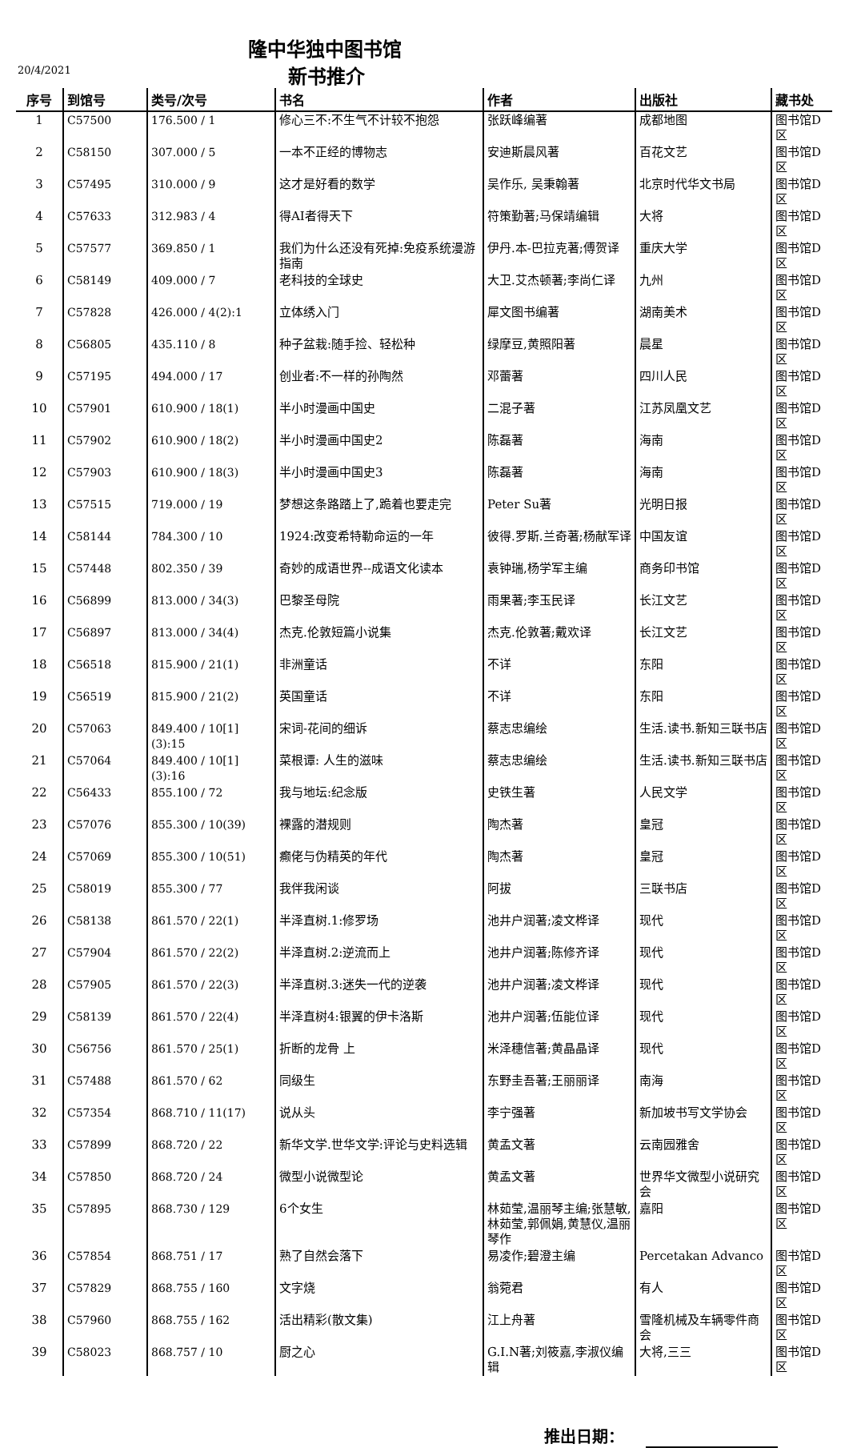隆中华独中图书馆
20/4/2021 新书推介
| 序号 | 到馆号 | 类号/次号 | 书名 | 作者 | 出版社 | 藏书处 |
| --- | --- | --- | --- | --- | --- | --- |
| 1 | C57500 | 176.500 / 1 | 修心三不:不生气不计较不抱怨 | 张跃峰编著 | 成都地图 | 图书馆D区 |
| 2 | C58150 | 307.000 / 5 | 一本不正经的博物志 | 安迪斯晨风著 | 百花文艺 | 图书馆D区 |
| 3 | C57495 | 310.000 / 9 | 这才是好看的数学 | 吴作乐, 吴秉翰著 | 北京时代华文书局 | 图书馆D区 |
| 4 | C57633 | 312.983 / 4 | 得AI者得天下 | 符策勤著;马保靖编辑 | 大将 | 图书馆D区 |
| 5 | C57577 | 369.850 / 1 | 我们为什么还没有死掉:免疫系统漫游指南 | 伊丹.本-巴拉克著;傅贺译 | 重庆大学 | 图书馆D区 |
| 6 | C58149 | 409.000 / 7 | 老科技的全球史 | 大卫.艾杰顿著;李尚仁译 | 九州 | 图书馆D区 |
| 7 | C57828 | 426.000 / 4(2):1 | 立体绣入门 | 犀文图书编著 | 湖南美术 | 图书馆D区 |
| 8 | C56805 | 435.110 / 8 | 种子盆栽:随手捡、轻松种 | 绿摩豆,黄照阳著 | 晨星 | 图书馆D区 |
| 9 | C57195 | 494.000 / 17 | 创业者:不一样的孙陶然 | 邓蕾著 | 四川人民 | 图书馆D区 |
| 10 | C57901 | 610.900 / 18(1) | 半小时漫画中国史 | 二混子著 | 江苏凤凰文艺 | 图书馆D区 |
| 11 | C57902 | 610.900 / 18(2) | 半小时漫画中国史2 | 陈磊著 | 海南 | 图书馆D区 |
| 12 | C57903 | 610.900 / 18(3) | 半小时漫画中国史3 | 陈磊著 | 海南 | 图书馆D区 |
| 13 | C57515 | 719.000 / 19 | 梦想这条路踏上了,跪着也要走完 | Peter Su著 | 光明日报 | 图书馆D区 |
| 14 | C58144 | 784.300 / 10 | 1924:改变希特勒命运的一年 | 彼得.罗斯.兰奇著;杨献军译 | 中国友谊 | 图书馆D区 |
| 15 | C57448 | 802.350 / 39 | 奇妙的成语世界--成语文化读本 | 袁钟瑞,杨学军主编 | 商务印书馆 | 图书馆D区 |
| 16 | C56899 | 813.000 / 34(3) | 巴黎圣母院 | 雨果著;李玉民译 | 长江文艺 | 图书馆D区 |
| 17 | C56897 | 813.000 / 34(4) | 杰克.伦敦短篇小说集 | 杰克.伦敦著;戴欢译 | 长江文艺 | 图书馆D区 |
| 18 | C56518 | 815.900 / 21(1) | 非洲童话 | 不详 | 东阳 | 图书馆D区 |
| 19 | C56519 | 815.900 / 21(2) | 英国童话 | 不详 | 东阳 | 图书馆D区 |
| 20 | C57063 | 849.400 / 10[1](3):15 | 宋词-花间的细诉 | 蔡志忠编绘 | 生活.读书.新知三联书店 | 图书馆D区 |
| 21 | C57064 | 849.400 / 10[1](3):16 | 菜根谭: 人生的滋味 | 蔡志忠编绘 | 生活.读书.新知三联书店 | 图书馆D区 |
| 22 | C56433 | 855.100 / 72 | 我与地坛:纪念版 | 史铁生著 | 人民文学 | 图书馆D区 |
| 23 | C57076 | 855.300 / 10(39) | 裸露的潜规则 | 陶杰著 | 皇冠 | 图书馆D区 |
| 24 | C57069 | 855.300 / 10(51) | 癫佬与伪精英的年代 | 陶杰著 | 皇冠 | 图书馆D区 |
| 25 | C58019 | 855.300 / 77 | 我伴我闲谈 | 阿拔 | 三联书店 | 图书馆D区 |
| 26 | C58138 | 861.570 / 22(1) | 半泽直树.1:修罗场 | 池井户润著;凌文桦译 | 现代 | 图书馆D区 |
| 27 | C57904 | 861.570 / 22(2) | 半泽直树.2:逆流而上 | 池井户润著;陈修齐译 | 现代 | 图书馆D区 |
| 28 | C57905 | 861.570 / 22(3) | 半泽直树.3:迷失一代的逆袭 | 池井户润著;凌文桦译 | 现代 | 图书馆D区 |
| 29 | C58139 | 861.570 / 22(4) | 半泽直树4:银翼的伊卡洛斯 | 池井户润著;伍能位译 | 现代 | 图书馆D区 |
| 30 | C56756 | 861.570 / 25(1) | 折断的龙骨 上 | 米泽穗信著;黄晶晶译 | 现代 | 图书馆D区 |
| 31 | C57488 | 861.570 / 62 | 同级生 | 东野圭吾著;王丽丽译 | 南海 | 图书馆D区 |
| 32 | C57354 | 868.710 / 11(17) | 说从头 | 李宁强著 | 新加坡书写文学协会 | 图书馆D区 |
| 33 | C57899 | 868.720 / 22 | 新华文学.世华文学:评论与史料选辑 | 黄孟文著 | 云南园雅舍 | 图书馆D区 |
| 34 | C57850 | 868.720 / 24 | 微型小说微型论 | 黄孟文著 | 世界华文微型小说研究会 | 图书馆D区 |
| 35 | C57895 | 868.730 / 129 | 6个女生 | 林茹莹,温丽琴主编;张慧敏,林茹莹,郭佩娟,黄慧仪,温丽琴作 | 嘉阳 | 图书馆D区 |
| 36 | C57854 | 868.751 / 17 | 熟了自然会落下 | 易凌作;碧澄主编 | Percetakan Advanco | 图书馆D区 |
| 37 | C57829 | 868.755 / 160 | 文字烧 | 翁菀君 | 有人 | 图书馆D区 |
| 38 | C57960 | 868.755 / 162 | 活出精彩(散文集) | 江上舟著 | 雪隆机械及车辆零件商会 | 图书馆D区 |
| 39 | C58023 | 868.757 / 10 | 厨之心 | G.I.N著;刘筱嘉,李淑仪编辑 | 大将,三三 | 图书馆D区 |
推出日期：